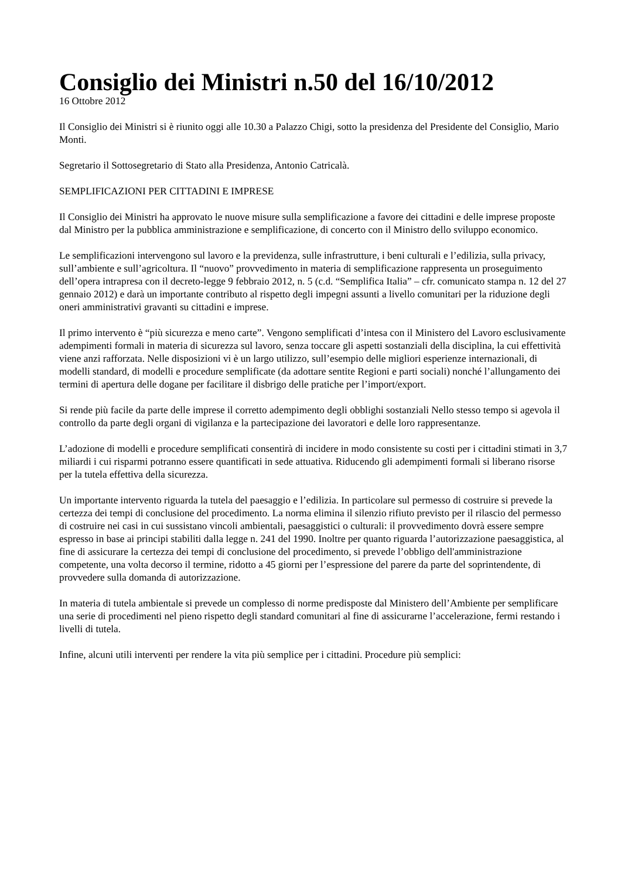Consiglio dei Ministri n.50 del 16/10/2012
16 Ottobre 2012
Il Consiglio dei Ministri si è riunito oggi alle 10.30 a Palazzo Chigi, sotto la presidenza del Presidente del Consiglio, Mario Monti.
Segretario il Sottosegretario di Stato alla Presidenza, Antonio Catricalà.
SEMPLIFICAZIONI PER CITTADINI E IMPRESE
Il Consiglio dei Ministri ha approvato le nuove misure sulla semplificazione a favore dei cittadini e delle imprese proposte dal Ministro per la pubblica amministrazione e semplificazione, di concerto con il Ministro dello sviluppo economico.
Le semplificazioni intervengono sul lavoro e la previdenza, sulle infrastrutture, i beni culturali e l’edilizia, sulla privacy, sull’ambiente e sull’agricoltura. Il “nuovo” provvedimento in materia di semplificazione rappresenta un proseguimento dell’opera intrapresa con il decreto-legge 9 febbraio 2012, n. 5 (c.d. “Semplifica Italia” – cfr. comunicato stampa n. 12 del 27 gennaio 2012) e darà un importante contributo al rispetto degli impegni assunti a livello comunitari per la riduzione degli oneri amministrativi gravanti su cittadini e imprese.
Il primo intervento è “più sicurezza e meno carte”. Vengono semplificati d’intesa con il Ministero del Lavoro esclusivamente adempimenti formali in materia di sicurezza sul lavoro, senza toccare gli aspetti sostanziali della disciplina, la cui effettività viene anzi rafforzata. Nelle disposizioni vi è un largo utilizzo, sull’esempio delle migliori esperienze internazionali, di modelli standard, di modelli e procedure semplificate (da adottare sentite Regioni e parti sociali) nonché l’allungamento dei termini di apertura delle dogane per facilitare il disbrigo delle pratiche per l’import/export.
Si rende più facile da parte delle imprese il corretto adempimento degli obblighi sostanziali Nello stesso tempo si agevola il controllo da parte degli organi di vigilanza e la partecipazione dei lavoratori e delle loro rappresentanze.
L’adozione di modelli e procedure semplificati consentirà di incidere in modo consistente su costi per i cittadini stimati in 3,7 miliardi i cui risparmi potranno essere quantificati in sede attuativa. Riducendo gli adempimenti formali si liberano risorse per la tutela effettiva della sicurezza.
Un importante intervento riguarda la tutela del paesaggio e l’edilizia. In particolare sul permesso di costruire si prevede la certezza dei tempi di conclusione del procedimento. La norma elimina il silenzio rifiuto previsto per il rilascio del permesso di costruire nei casi in cui sussistano vincoli ambientali, paesaggistici o culturali: il provvedimento dovrà essere sempre espresso in base ai principi stabiliti dalla legge n. 241 del 1990. Inoltre per quanto riguarda l’autorizzazione paesaggistica, al fine di assicurare la certezza dei tempi di conclusione del procedimento, si prevede l’obbligo dell'amministrazione competente, una volta decorso il termine, ridotto a 45 giorni per l’espressione del parere da parte del soprintendente, di provvedere sulla domanda di autorizzazione.
In materia di tutela ambientale si prevede un complesso di norme predisposte dal Ministero dell’Ambiente per semplificare una serie di procedimenti nel pieno rispetto degli standard comunitari al fine di assicurarne l’accelerazione, fermi restando i livelli di tutela.
Infine, alcuni utili interventi per rendere la vita più semplice per i cittadini. Procedure più semplici: